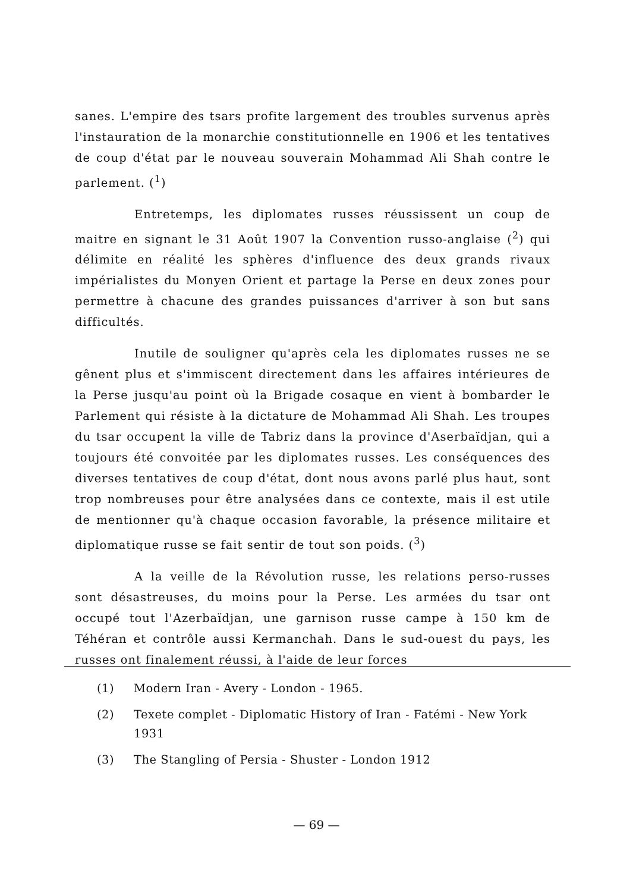sanes. L'empire des tsars profite largement des troubles survenus après l'instauration de la monarchie constitutionnelle en 1906 et les tentatives de coup d'état par le nouveau souverain Mohammad Ali Shah contre le parlement. (<sup>1</sup>)
Entretemps, les diplomates russes réussissent un coup de maitre en signant le 31 Août 1907 la Convention russo-anglaise (<sup>2</sup>) qui délimite en réalité les sphères d'influence des deux grands rivaux impérialistes du Monyen Orient et partage la Perse en deux zones pour permettre à chacune des grandes puissances d'arriver à son but sans difficultés.
Inutile de souligner qu'après cela les diplomates russes ne se gênent plus et s'immiscent directement dans les affaires intérieures de la Perse jusqu'au point où la Brigade cosaque en vient à bombarder le Parlement qui résiste à la dictature de Mohammad Ali Shah. Les troupes du tsar occupent la ville de Tabriz dans la province d'Aserbaïdjan, qui a toujours été convoitée par les diplomates russes. Les conséquences des diverses tentatives de coup d'état, dont nous avons parlé plus haut, sont trop nombreuses pour être analysées dans ce contexte, mais il est utile de mentionner qu'à chaque occasion favorable, la présence militaire et diplomatique russe se fait sentir de tout son poids. (<sup>3</sup>)
A la veille de la Révolution russe, les relations perso-russes sont désastreuses, du moins pour la Perse. Les armées du tsar ont occupé tout l'Azerbaïdjan, une garnison russe campe à 150 km de Téhéran et contrôle aussi Kermanchah. Dans le sud-ouest du pays, les russes ont finalement réussi, à l'aide de leur forces
(1) Modern Iran - Avery - London - 1965.
(2) Texete complet - Diplomatic History of Iran - Fatémi - New York 1931
(3) The Stangling of Persia - Shuster - London 1912
— 69 —